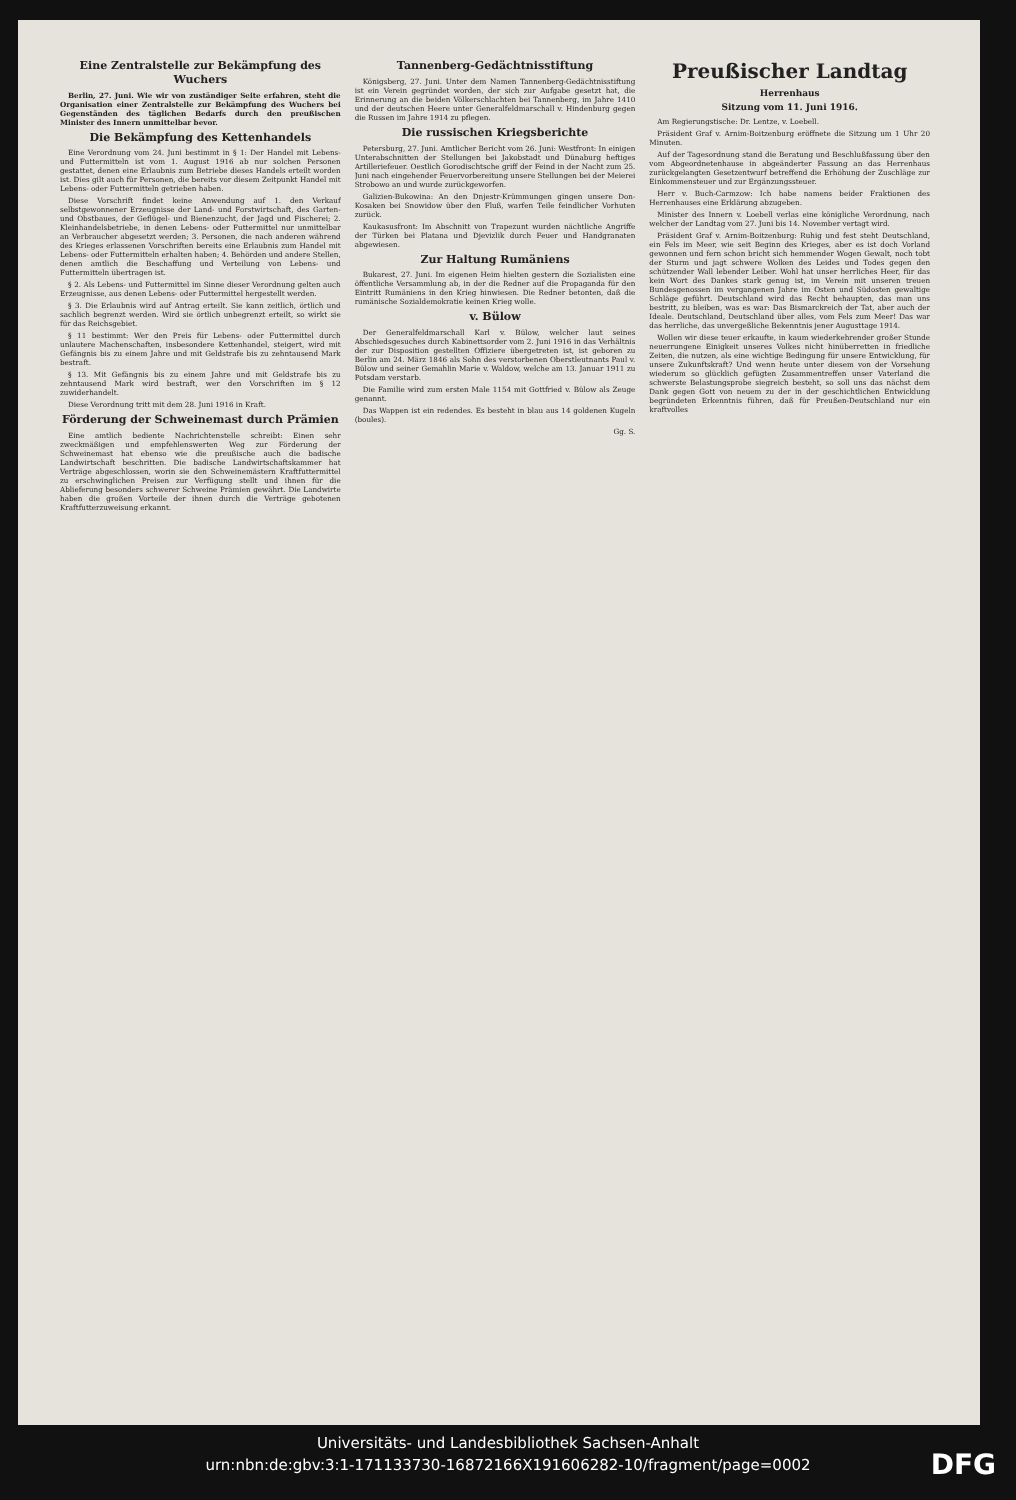Eine Zentralstelle zur Bekämpfung des Wuchers
Berlin, 27. Juni. Wie wir von zuständiger Seite erfahren, steht die Organisation einer Zentralstelle zur Bekämpfung des Wuchers bei Gegenständen des täglichen Bedarfs durch den preußischen Minister des Innern unmittelbar bevor.
Die Bekämpfung des Kettenhandels
Eine Verordnung vom 24. Juni bestimmt in § 1: Der Handel mit Lebens- und Futtermitteln ist vom 1. August 1916 ab nur solchen Personen gestattet, denen eine Erlaubnis zum Betriebe dieses Handels erteilt worden ist. Dies gilt auch für Personen, die bereits vor diesem Zeitpunkt Handel mit Lebens- oder Futtermitteln getrieben haben.
Diese Vorschrift findet keine Anwendung auf 1. den Verkauf selbstgewonnener Erzeugnisse der Land- und Forstwirtschaft, des Garten- und Obstbaues, der Geflügel- und Bienenzucht, der Jagd und Fischerei; 2. Kleinhandelsbetriebe, in denen Lebens- oder Futtermittel nur unmittelbar an Verbraucher abgesetzt werden; 3. Personen, die nach anderen während des Krieges erlassenen Vorschriften bereits eine Erlaubnis zum Handel mit Lebens- oder Futtermitteln erhalten haben; 4. Behörden und andere Stellen, denen amtlich die Beschaffung und Verteilung von Lebens- und Futtermitteln übertragen ist.
§ 2. Als Lebens- und Futtermittel im Sinne dieser Verordnung gelten auch Erzeugnisse, aus denen Lebens- oder Futtermittel hergestellt werden.
§ 3. Die Erlaubnis wird auf Antrag erteilt. Sie kann zeitlich, örtlich und sachlich begrenzt werden. Wird sie örtlich unbegrenzt erteilt, so wirkt sie für das Reichsgebiet.
§ 11 bestimmt: Wer den Preis für Lebens- oder Futtermittel durch unlautere Machenschaften, insbesondere Kettenhandel, steigert, wird mit Gefängnis bis zu einem Jahre und mit Geldstrafe bis zu zehntausend Mark bestraft.
§ 13. Mit Gefängnis bis zu einem Jahre und mit Geldstrafe bis zu zehntausend Mark wird bestraft, wer den Vorschriften im § 12 zuwiderhandelt.
Diese Verordnung tritt mit dem 28. Juni 1916 in Kraft.
Förderung der Schweinemast durch Prämien
Eine amtlich bediente Nachrichtenstelle schreibt: Einen sehr zweckmäßigen und empfehlenswerten Weg zur Förderung der Schweinemast hat ebenso wie die preußische auch die badische Landwirtschaft beschritten. Die badische Landwirtschaftskammer hat Verträge abgeschlossen, worin sie den Schweinemästern Kraftfuttermittel zu erschwinglichen Preisen zur Verfügung stellt und ihnen für die Ablieferung besonders schwerer Schweine Prämien gewährt. Die Landwirte haben die großen Vorteile der ihnen durch die Verträge gebotenen Kraftfutterzuweisung erkannt.
Tannenberg-Gedächtnisstiftung
Königsberg, 27. Juni. Unter dem Namen Tannenberg-Gedächtnisstiftung ist ein Verein gegründet worden, der sich zur Aufgabe gesetzt hat, die Erinnerung an die beiden Völkerschlachten bei Tannenberg, im Jahre 1410 und der deutschen Heere unter Generalfeldmarschall v. Hindenburg gegen die Russen im Jahre 1914 zu pflegen.
Die russischen Kriegsberichte
Petersburg, 27. Juni. Amtlicher Bericht vom 26. Juni: Westfront: In einigen Unterabschnitten der Stellungen bei Jakobstadt und Dünaburg heftiges Artilleriefeuer. Oestlich Gorodischtsche griff der Feind in der Nacht zum 25. Juni nach eingehender Feuervorbereitung unsere Stellungen bei der Meierei Strobowo an und wurde zurückgeworfen.
Galizien-Bukowina: An den Dnjestr-Krümmungen gingen unsere Don-Kosaken bei Snowidow über den Fluß, warfen Teile feindlicher Vorhuten zurück.
Kaukasusfront: Im Abschnitt von Trapezunt wurden nächtliche Angriffe der Türken bei Platana und Djevizlik durch Feuer und Handgranaten abgewiesen.
Zur Haltung Rumäniens
Bukarest, 27. Juni. Im eigenen Heim hielten gestern die Sozialisten eine öffentliche Versammlung ab, in der die Redner auf die Propaganda für den Eintritt Rumäniens in den Krieg hinwiesen. Die Redner betonten, daß die rumänische Sozialdemokratie keinen Krieg wolle.
v. Bülow
Der Generalfeldmarschall Karl v. Bülow, welcher laut seines Abschiedsgesuches durch Kabinettsorder vom 2. Juni 1916 in das Verhältnis der zur Disposition gestellten Offiziere übergetreten ist, ist geboren zu Berlin am 24. März 1846 als Sohn des verstorbenen Oberstleutnants Paul v. Bülow und seiner Gemahlin Marie v. Waldow, welche am 13. Januar 1911 zu Potsdam verstarb.
Die Familie wird zum ersten Male 1154 mit Gottfried v. Bülow als Zeuge genannt.
Das Wappen ist ein redendes. Es besteht in blau aus 14 goldenen Kugeln (boules).
Gg. S.
Preußischer Landtag
Herrenhaus
Sitzung vom 11. Juni 1916.
Am Regierungstische: Dr. Lentze, v. Loebell.
Präsident Graf v. Arnim-Boitzenburg eröffnete die Sitzung um 1 Uhr 20 Minuten.
Auf der Tagesordnung stand die Beratung und Beschlußfassung über den vom Abgeordnetenhause in abgeänderter Fassung an das Herrenhaus zurückgelangten Gesetzentwurf betreffend die Erhöhung der Zuschläge zur Einkommensteuer und zur Ergänzungssteuer.
Herr v. Buch-Carmzow: Ich habe namens beider Fraktionen des Herrenhauses eine Erklärung abzugeben.
Minister des Innern v. Loebell verlas eine königliche Verordnung, nach welcher der Landtag vom 27. Juni bis 14. November vertagt wird.
Präsident Graf v. Arnim-Boitzenburg: Ruhig und fest steht Deutschland, ein Fels im Meer, wie seit Beginn des Krieges, aber es ist doch Vorland gewonnen und fern schon bricht sich hemmender Wogen Gewalt, noch tobt der Sturm und jagt schwere Wolken des Leides und Todes gegen den schützender Wall lebender Leiber. Wohl hat unser herrliches Heer, für das kein Wort des Dankes stark genug ist, im Verein mit unseren treuen Bundesgenossen im vergangenen Jahre im Osten und Südosten gewaltige Schläge geführt. Deutschland wird das Recht behaupten, das man uns bestritt, zu bleiben, was es war: Das Bismarckreich der Tat, aber auch der Ideale. Deutschland, Deutschland über alles, vom Fels zum Meer! Das war das herrliche, das unvergeßliche Bekenntnis jener Augusttage 1914.
Wollen wir diese teuer erkaufte, in kaum wiederkehrender großer Stunde neuerrungene Einigkeit unseres Volkes nicht hinüberretten in friedliche Zeiten, die nutzen, als eine wichtige Bedingung für unsere Entwicklung, für unsere Zukunftskraft? Und wenn heute unter diesem von der Vorsehung wiederum so glücklich gefügten Zusammentreffen unser Vaterland die schwerste Belastungsprobe siegreich besteht, so soll uns das nächst dem Dank gegen Gott von neuem zu der in der geschichtlichen Entwicklung begründeten Erkenntnis führen, daß für Preußen-Deutschland nur ein kraftvolles
Universitäts- und Landesbibliothek Sachsen-Anhalt
urn:nbn:de:gbv:3:1-171133730-16872166X191606282-10/fragment/page=0002
DFG